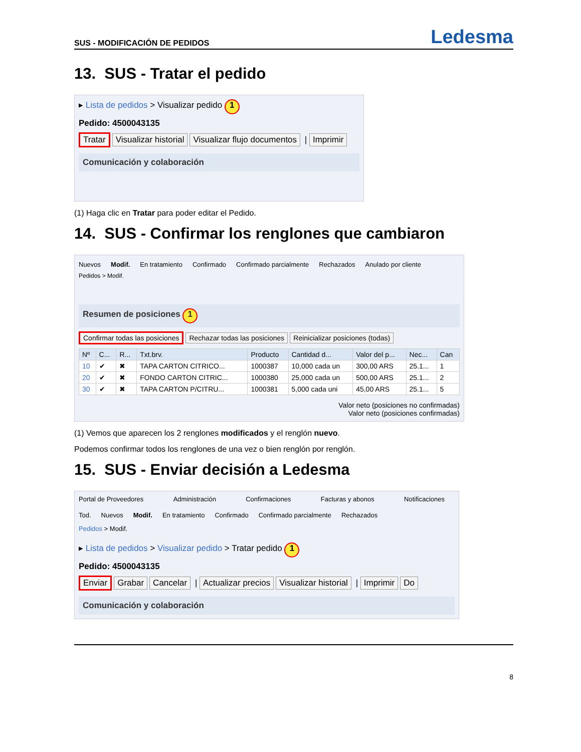SUS - MODIFICACIÓN DE PEDIDOS Ledesma
13. SUS - Tratar el pedido
▸ Lista de pedidos > Visualizar pedido 1
Pedido: 4500043135
Tratar Visualizar historial Visualizar flujo documentos | Imprimir
Comunicación y colaboración
(1) Haga clic en Tratar para poder editar el Pedido.
14. SUS - Confirmar los renglones que cambiaron
Nuevos Modif. En tratamiento Confirmado Confirmado parcialmente Rechazados Anulado por cliente
Pedidos > Modif.
Resumen de posiciones 1
Confirmar todas las posiciones Rechazar todas las posiciones Reinicializar posiciones (todas)
| Nº | C... | R... | Txt.brv. | Producto | Cantidad d... | Valor del p... | Nec... | Can |
| --- | --- | --- | --- | --- | --- | --- | --- | --- |
| 10 | ✔ | ✖ | TAPA CARTON CITRICO... | 1000387 | 10,000 cada un | 300,00 ARS | 25.1... | 1 |
| 20 | ✔ | ✖ | FONDO CARTON CITRIC... | 1000380 | 25,000 cada un | 500,00 ARS | 25.1... | 2 |
| 30 | ✔ | ✖ | TAPA CARTON P/CITRU... | 1000381 | 5,000 cada uni | 45,00 ARS | 25.1... | 5 |
Valor neto (posiciones no confirmadas)
Valor neto (posiciones confirmadas)
(1) Vemos que aparecen los 2 renglones modificados y el renglón nuevo.
Podemos confirmar todos los renglones de una vez o bien renglón por renglón.
15. SUS - Enviar decisión a Ledesma
Portal de Proveedores Administración Confirmaciones Facturas y abonos Notificaciones
Tod. Nuevos Modif. En tratamiento Confirmado Confirmado parcialmente Rechazados
Pedidos > Modif.
▸ Lista de pedidos > Visualizar pedido > Tratar pedido 1
Pedido: 4500043135
Enviar Grabar Cancelar | Actualizar precios Visualizar historial | Imprimir Do
Comunicación y colaboración
8